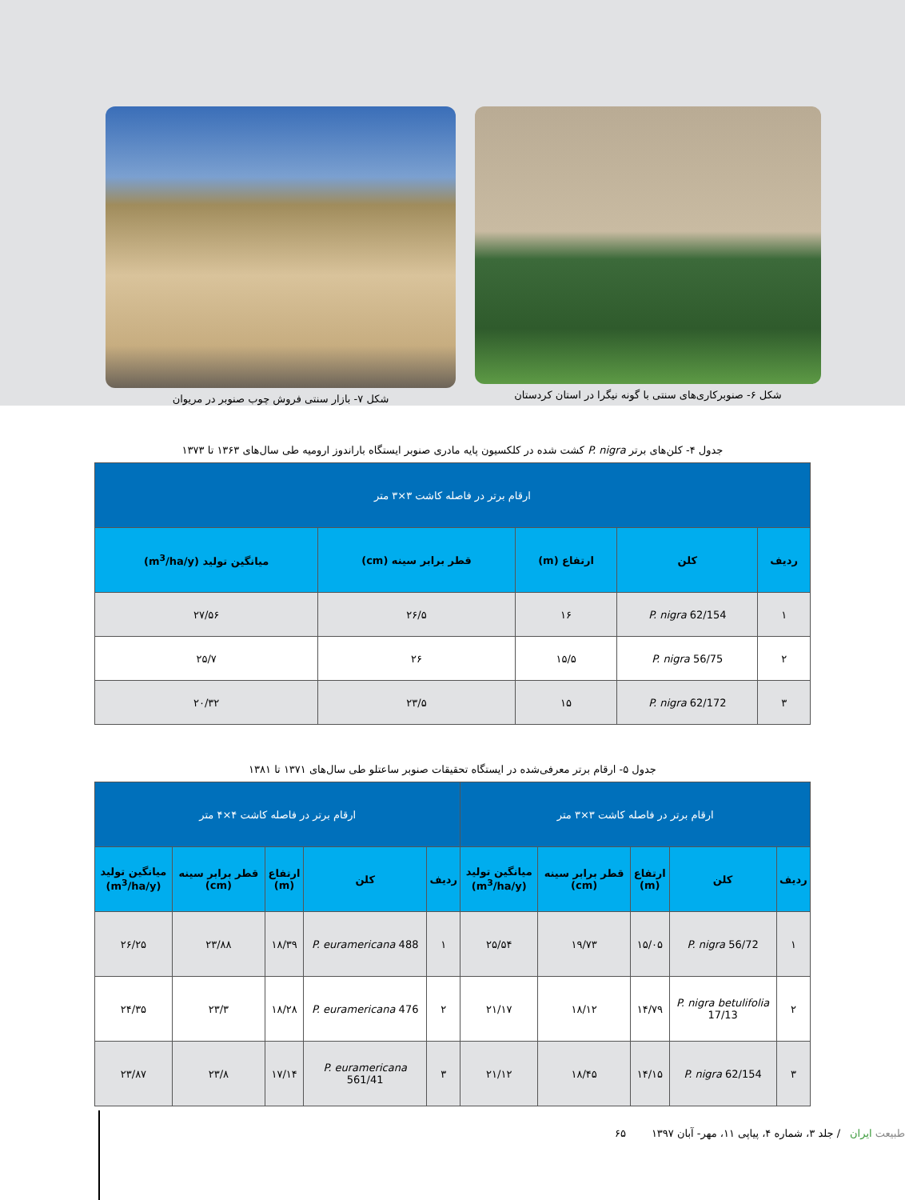شکل ۶- صنوبرکاری‌های سنتی با گونه نیگرا در استان کردستان
شکل ۷- بازار سنتی فروش چوب صنوبر در مریوان
جدول ۴- کلن‌های برتر P. nigra کشت شده در کلکسیون پایه مادری صنوبر ایستگاه باراندوز ارومیه طی سال‌های ۱۳۶۳ تا ۱۳۷۳
| ارقام برتر در فاصله کاشت ۳×۳ متر | | | | |
| --- | --- | --- | --- | --- |
| ردیف | کلن | ارتفاع (m) | قطر برابر سینه (cm) | میانگین تولید (m<sup>3</sup>/ha/y) |
| ۱ | P. nigra 62/154 | ۱۶ | ۲۶/۵ | ۲۷/۵۶ |
| ۲ | P. nigra 56/75 | ۱۵/۵ | ۲۶ | ۲۵/۷ |
| ۳ | P. nigra 62/172 | ۱۵ | ۲۳/۵ | ۲۰/۳۲ |
جدول ۵- ارقام برتر معرفی‌شده در ایستگاه تحقیقات صنوبر ساعتلو طی سال‌های ۱۳۷۱ تا ۱۳۸۱
| ارقام برتر در فاصله کاشت ۳×۳ متر | | | | | ارقام برتر در فاصله کاشت ۴×۴ متر | | | | |
| --- | --- | --- | --- | --- | --- | --- | --- | --- | --- |
| ردیف | کلن | ارتفاع (m) | قطر برابر سینه (cm) | میانگین تولید (m<sup>3</sup>/ha/y) | ردیف | کلن | ارتفاع (m) | قطر برابر سینه (cm) | میانگین تولید (m<sup>3</sup>/ha/y) |
| ۱ | P. nigra 56/72 | ۱۵/۰۵ | ۱۹/۷۳ | ۲۵/۵۴ | ۱ | P. euramericana 488 | ۱۸/۳۹ | ۲۳/۸۸ | ۲۶/۲۵ |
| ۲ | P. nigra betulifolia 17/13 | ۱۴/۷۹ | ۱۸/۱۲ | ۲۱/۱۷ | ۲ | P. euramericana 476 | ۱۸/۲۸ | ۲۳/۳ | ۲۴/۳۵ |
| ۳ | P. nigra 62/154 | ۱۴/۱۵ | ۱۸/۴۵ | ۲۱/۱۲ | ۳ | P. euramericana 561/41 | ۱۷/۱۴ | ۲۳/۸ | ۲۳/۸۷ |
طبیعت ایران / جلد ۳، شماره ۴، پیاپی ۱۱، مهر- آبان ۱۳۹۷ ۶۵